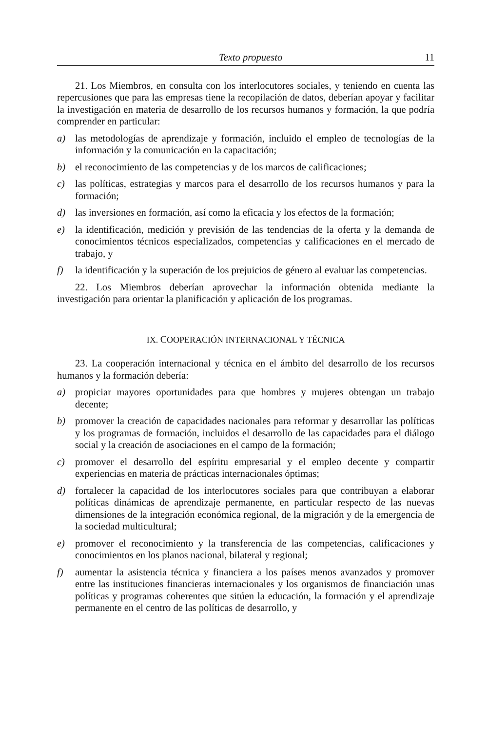Texto propuesto 11
21. Los Miembros, en consulta con los interlocutores sociales, y teniendo en cuenta las repercusiones que para las empresas tiene la recopilación de datos, deberían apoyar y facilitar la investigación en materia de desarrollo de los recursos humanos y formación, la que podría comprender en particular:
a) las metodologías de aprendizaje y formación, incluido el empleo de tecnologías de la información y la comunicación en la capacitación;
b) el reconocimiento de las competencias y de los marcos de calificaciones;
c) las políticas, estrategias y marcos para el desarrollo de los recursos humanos y para la formación;
d) las inversiones en formación, así como la eficacia y los efectos de la formación;
e) la identificación, medición y previsión de las tendencias de la oferta y la demanda de conocimientos técnicos especializados, competencias y calificaciones en el mercado de trabajo, y
f) la identificación y la superación de los prejuicios de género al evaluar las competencias.
22. Los Miembros deberían aprovechar la información obtenida mediante la investigación para orientar la planificación y aplicación de los programas.
IX. COOPERACIÓN INTERNACIONAL Y TÉCNICA
23. La cooperación internacional y técnica en el ámbito del desarrollo de los recursos humanos y la formación debería:
a) propiciar mayores oportunidades para que hombres y mujeres obtengan un trabajo decente;
b) promover la creación de capacidades nacionales para reformar y desarrollar las políticas y los programas de formación, incluidos el desarrollo de las capacidades para el diálogo social y la creación de asociaciones en el campo de la formación;
c) promover el desarrollo del espíritu empresarial y el empleo decente y compartir experiencias en materia de prácticas internacionales óptimas;
d) fortalecer la capacidad de los interlocutores sociales para que contribuyan a elaborar políticas dinámicas de aprendizaje permanente, en particular respecto de las nuevas dimensiones de la integración económica regional, de la migración y de la emergencia de la sociedad multicultural;
e) promover el reconocimiento y la transferencia de las competencias, calificaciones y conocimientos en los planos nacional, bilateral y regional;
f) aumentar la asistencia técnica y financiera a los países menos avanzados y promover entre las instituciones financieras internacionales y los organismos de financiación unas políticas y programas coherentes que sitúen la educación, la formación y el aprendizaje permanente en el centro de las políticas de desarrollo, y